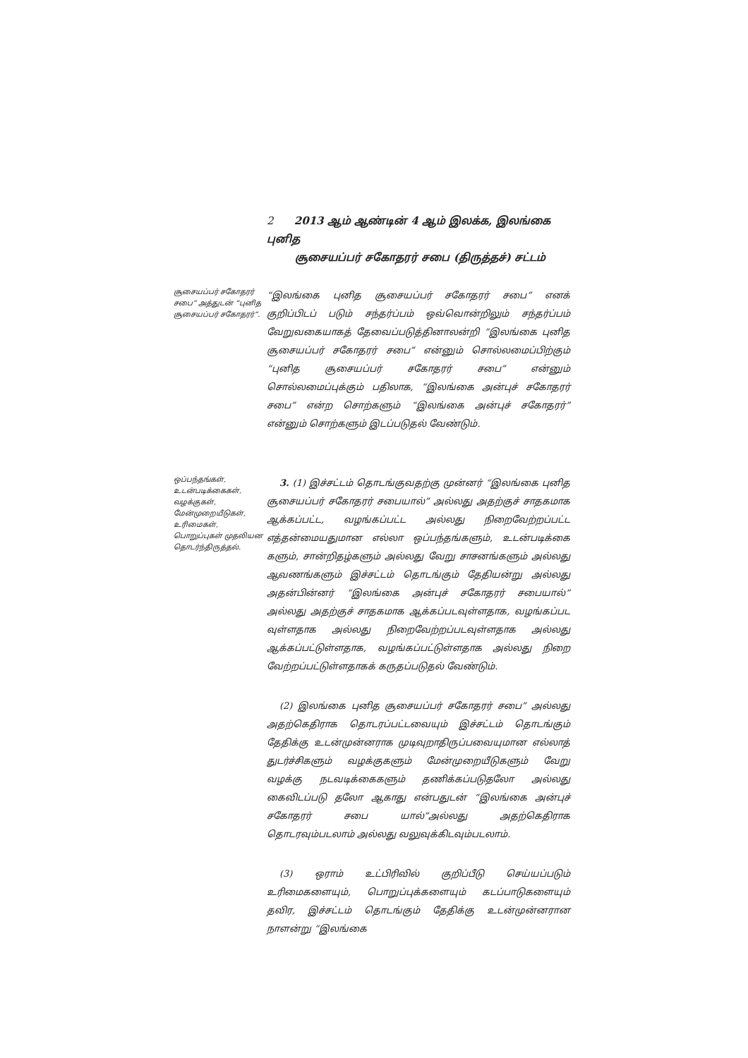2 2013 ஆம் ஆண்டின் 4 ஆம் இலக்க, இலங்கை புனித
சூசையப்பர் சகோதரர் சபை (திருத்தச்) சட்டம்
சூசையப்பர் சகோதரர் சபை” அத்துடன் “புனித சூசையப்பர் சகோதரர்”.
“இலங்கை புனித சூசையப்பர் சகோதரர் சபை” எனக் குறிப்பிடப் படும் சந்தர்ப்பம் ஒவ்வொன்றிலும் சந்தர்ப்பம் வேறுவகையாகத் தேவைப்படுத்தினாலன்றி “இலங்கை புனித சூசையப்பர் சகோதரர் சபை” என்னும் சொல்லமைப்பிற்கும் “புனித சூசையப்பர் சகோதரர் சபை” என்னும் சொல்லமைப்புக்கும் பதிலாக, “இலங்கை அன்புச் சகோதரர் சபை” என்ற சொற்களும் “இலங்கை அன்புச் சகோதரர்” என்னும் சொற்களும் இடப்படுதல் வேண்டும்.
ஒப்பந்தங்கள், உடன்படிக்கைகள், வழக்குகள், மேன்முறையீடுகள், உரிமைகள், பொறுப்புகள் முதலியன தொடர்ந்திருத்தல்.
3. (1) இச்சட்டம் தொடங்குவதற்கு முன்னர் “இலங்கை புனித சூசையப்பர் சகோதரர் சபையால்” அல்லது அதற்குச் சாதகமாக ஆக்கப்பட்ட, வழங்கப்பட்ட அல்லது நிறைவேற்றப்பட்ட எத்தன்மையதுமான எல்லா ஒப்பந்தங்களும், உடன்படிக்கை களும், சான்றிதழ்களும் அல்லது வேறு சாசனங்களும் அல்லது ஆவணங்களும் இச்சட்டம் தொடங்கும் தேதியன்று அல்லது அதன்பின்னர் “இலங்கை அன்புச் சகோதரர் சபையால்” அல்லது அதற்குச் சாதகமாக ஆக்கப்படவுள்ளதாக, வழங்கப்பட வுள்ளதாக அல்லது நிறைவேற்றப்படவுள்ளதாக அல்லது ஆக்கப்பட்டுள்ளதாக, வழங்கப்பட்டுள்ளதாக அல்லது நிறை வேற்றப்பட்டுள்ளதாகக் கருதப்படுதல் வேண்டும்.
(2) இலங்கை புனித சூசையப்பர் சகோதரர் சபை” அல்லது அதற்கெதிராக தொடரப்பட்டவையும் இச்சட்டம் தொடங்கும் தேதிக்கு உடன்முன்னராக முடிவுறாதிருப்பவையுமான எல்லாத் துடர்ச்சிகளும் வழக்குகளும் மேன்முறையீடுகளும் வேறு வழக்கு நடவடிக்கைகளும் தணிக்கப்படுதலோ அல்லது கைவிடப்படு தலோ ஆகாது என்பதுடன் “இலங்கை அன்புச் சகோதரர் சபை யால்”அல்லது அதற்கெதிராக தொடரவும்படலாம் அல்லது வலுவுக்கிடவும்படலாம்.
(3) ஒராம் உட்பிரிவில் குறிப்பீடு செய்யப்படும் உரிமைகளையும், பொறுப்புக்களையும் கடப்பாடுகளையும் தவிர, இச்சட்டம் தொடங்கும் தேதிக்கு உடன்முன்னரான நாளன்று “இலங்கை